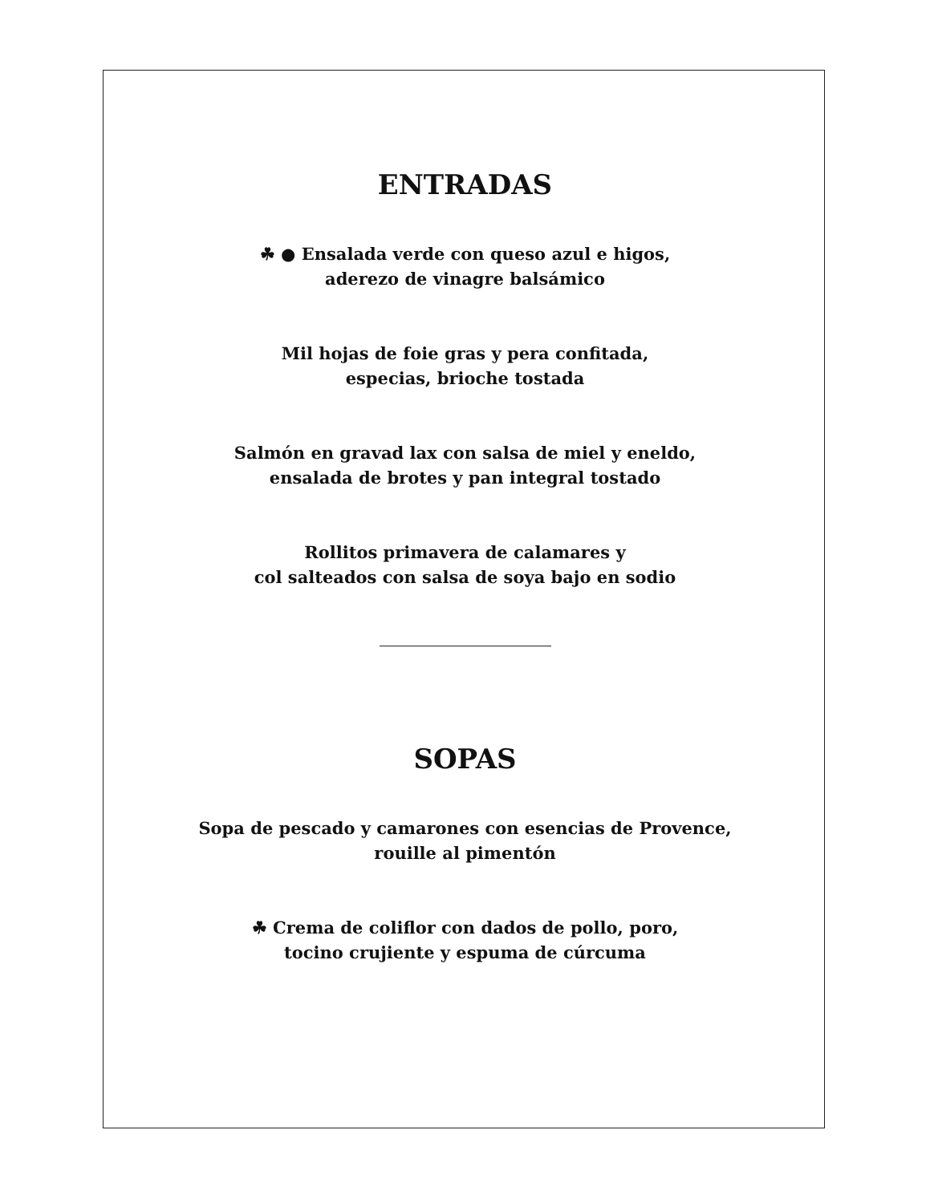ENTRADAS
☘ ● Ensalada verde con queso azul e higos,
aderezo de vinagre balsámico
Mil hojas de foie gras y pera confitada,
especias, brioche tostada
Salmón en gravad lax con salsa de miel y eneldo,
ensalada de brotes y pan integral tostado
Rollitos primavera de calamares y
col salteados con salsa de soya bajo en sodio
SOPAS
Sopa de pescado y camarones con esencias de Provence,
rouille al pimentón
☘ Crema de coliflor con dados de pollo, poro,
tocino crujiente y espuma de cúrcuma